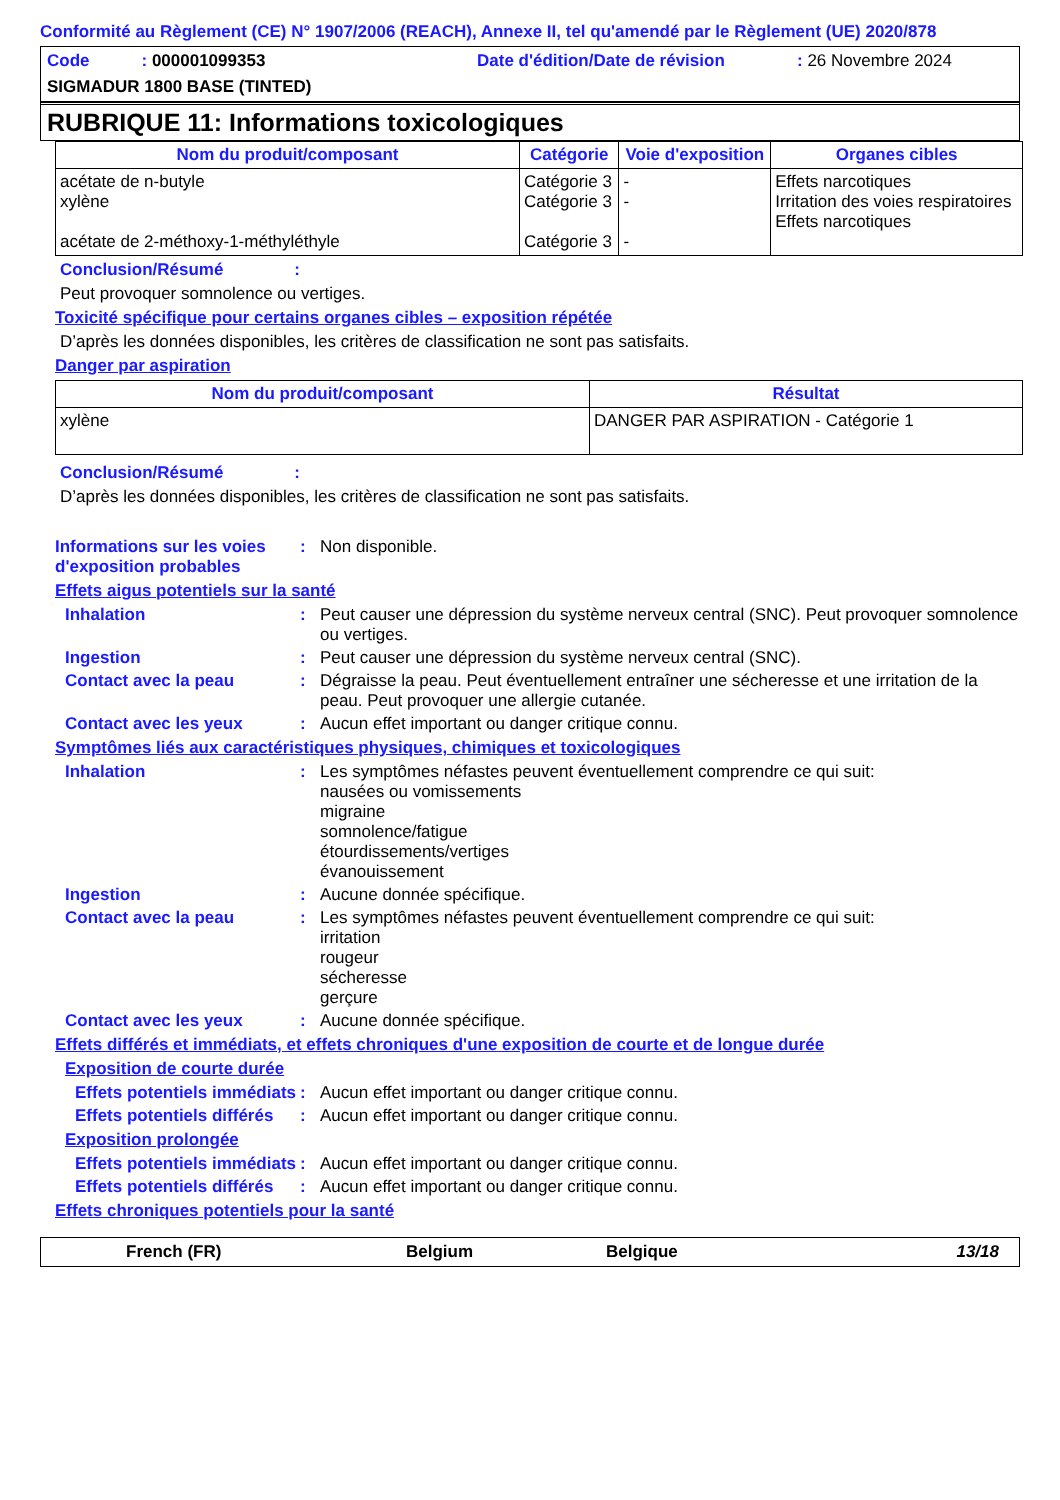Conformité au Règlement (CE) N° 1907/2006 (REACH), Annexe II, tel qu'amendé par le Règlement (UE) 2020/878
Code : 000001099353 Date d'édition/Date de révision : 26 Novembre 2024
SIGMADUR 1800 BASE (TINTED)
RUBRIQUE 11: Informations toxicologiques
| Nom du produit/composant | Catégorie | Voie d'exposition | Organes cibles |
| --- | --- | --- | --- |
| acétate de n-butyle xylène acétate de 2-méthoxy-1-méthyléthyle | Catégorie 3 Catégorie 3 Catégorie 3 | - - - | Effets narcotiques Irritation des voies respiratoires Effets narcotiques |
Conclusion/Résumé :
Peut provoquer somnolence ou vertiges.
Toxicité spécifique pour certains organes cibles – exposition répétée
D’après les données disponibles, les critères de classification ne sont pas satisfaits.
Danger par aspiration
| Nom du produit/composant | Résultat |
| --- | --- |
| xylène | DANGER PAR ASPIRATION - Catégorie 1 |
Conclusion/Résumé :
D’après les données disponibles, les critères de classification ne sont pas satisfaits.
Informations sur les voies d'exposition probables
: Non disponible.
Effets aigus potentiels sur la santé
Inhalation : Peut causer une dépression du système nerveux central (SNC). Peut provoquer somnolence ou vertiges.
Ingestion : Peut causer une dépression du système nerveux central (SNC).
Contact avec la peau : Dégraisse la peau. Peut éventuellement entraîner une sécheresse et une irritation de la peau. Peut provoquer une allergie cutanée.
Contact avec les yeux : Aucun effet important ou danger critique connu.
Symptômes liés aux caractéristiques physiques, chimiques et toxicologiques
Inhalation : Les symptômes néfastes peuvent éventuellement comprendre ce qui suit:
nausées ou vomissements
migraine
somnolence/fatigue
étourdissements/vertiges
évanouissement
Ingestion : Aucune donnée spécifique.
Contact avec la peau : Les symptômes néfastes peuvent éventuellement comprendre ce qui suit:
irritation
rougeur
sécheresse
gerçure
Contact avec les yeux : Aucune donnée spécifique.
Effets différés et immédiats, et effets chroniques d'une exposition de courte et de longue durée
Exposition de courte durée
Effets potentiels immédiats
: Aucun effet important ou danger critique connu.
Effets potentiels différés
: Aucun effet important ou danger critique connu.
Exposition prolongée
Effets potentiels immédiats
: Aucun effet important ou danger critique connu.
Effets potentiels différés
: Aucun effet important ou danger critique connu.
Effets chroniques potentiels pour la santé
French (FR) Belgium Belgique 13/18